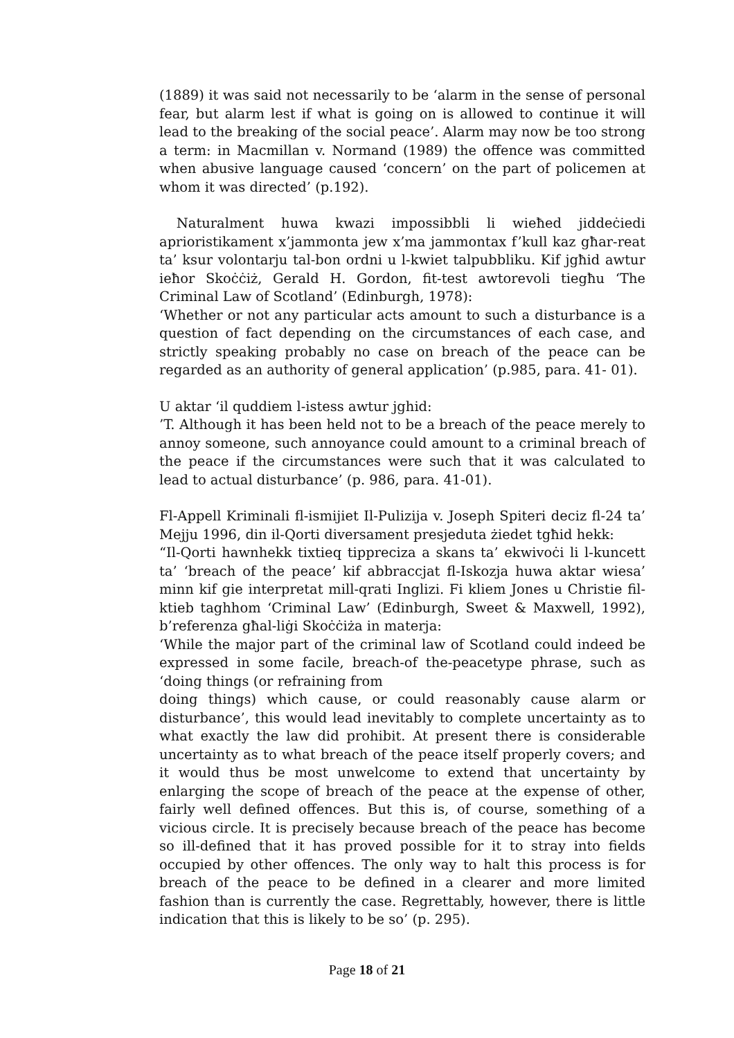(1889) it was said not necessarily to be ‘alarm in the sense of personal fear, but alarm lest if what is going on is allowed to continue it will lead to the breaking of the social peace’. Alarm may now be too strong a term: in Macmillan v. Normand (1989) the offence was committed when abusive language caused ‘concern’ on the part of policemen at whom it was directed’ (p.192).
Naturalment huwa kwazi impossibbli li wieħed jiddeċiedi aprioristikament x’jammonta jew x’ma jammontax f’kull kaz għar-reat ta’ ksur volontarju tal-bon ordni u l-kwiet talpubbliku. Kif jgħid awtur ieħor Skoċċiż, Gerald H. Gordon, fit-test awtorevoli tiegħu ‘The Criminal Law of Scotland’ (Edinburgh, 1978):
‘Whether or not any particular acts amount to such a disturbance is a question of fact depending on the circumstances of each case, and strictly speaking probably no case on breach of the peace can be regarded as an authority of general application’ (p.985, para. 41- 01).
U aktar ‘il quddiem l-istess awtur jghid:
’T. Although it has been held not to be a breach of the peace merely to annoy someone, such annoyance could amount to a criminal breach of the peace if the circumstances were such that it was calculated to lead to actual disturbance’ (p. 986, para. 41-01).
Fl-Appell Kriminali fl-ismijiet Il-Pulizija v. Joseph Spiteri deciz fl-24 ta’ Mejju 1996, din il-Qorti diversament presjeduta żiedet tgħid hekk:
“Il-Qorti hawnhekk tixtieq tippreciza a skans ta’ ekwivoċi li l-kuncett ta’ ‘breach of the peace’ kif abbraccjat fl-Iskozja huwa aktar wiesa’ minn kif gie interpretat mill-qrati Inglizi. Fi kliem Jones u Christie fil-ktieb taghhom ‘Criminal Law’ (Edinburgh, Sweet & Maxwell, 1992), b’referenza għal-liġi Skoċċiża in materja:
‘While the major part of the criminal law of Scotland could indeed be expressed in some facile, breach-of the-peacetype phrase, such as ‘doing things (or refraining from
doing things) which cause, or could reasonably cause alarm or disturbance’, this would lead inevitably to complete uncertainty as to what exactly the law did prohibit. At present there is considerable uncertainty as to what breach of the peace itself properly covers; and it would thus be most unwelcome to extend that uncertainty by enlarging the scope of breach of the peace at the expense of other, fairly well defined offences. But this is, of course, something of a vicious circle. It is precisely because breach of the peace has become so ill-defined that it has proved possible for it to stray into fields occupied by other offences. The only way to halt this process is for breach of the peace to be defined in a clearer and more limited fashion than is currently the case. Regrettably, however, there is little indication that this is likely to be so’ (p. 295).
Page 18 of 21